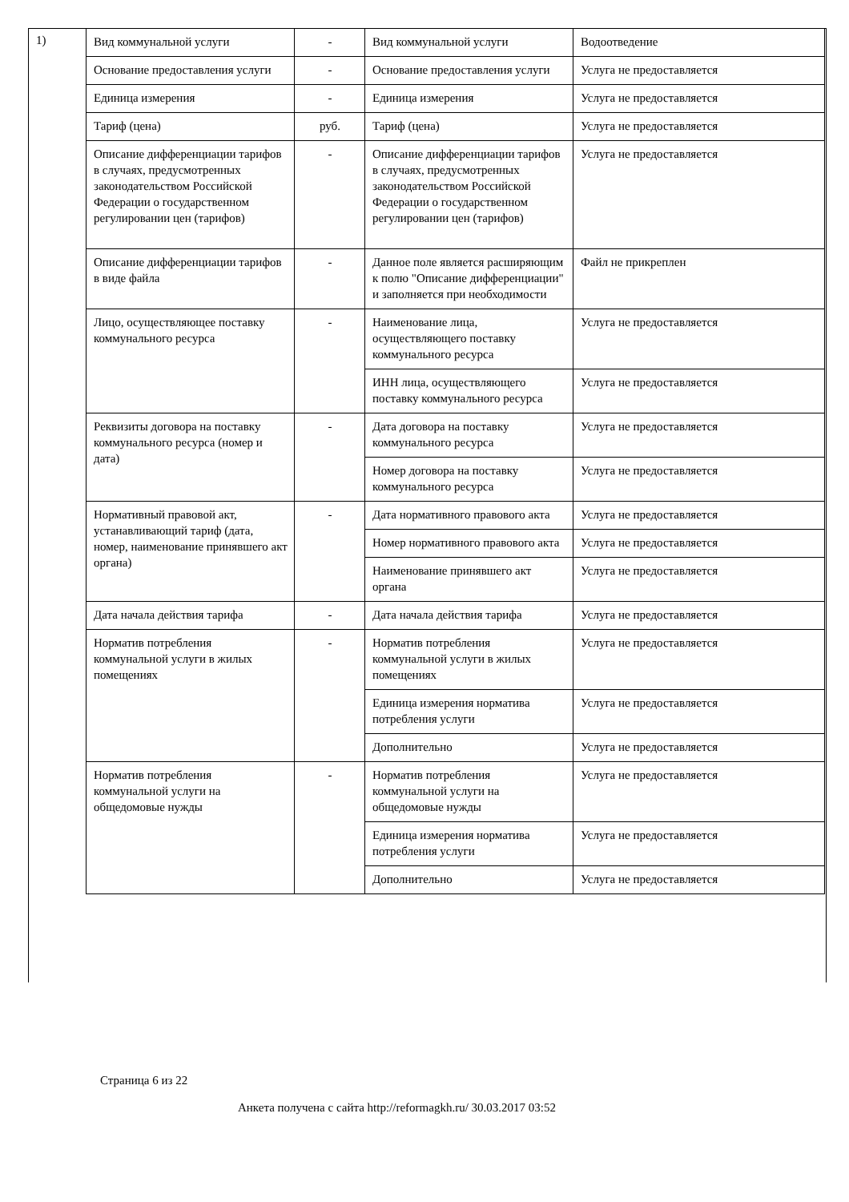1)
| Вид коммунальной услуги | - | Вид коммунальной услуги | Водоотведение |
| Основание предоставления услуги | - | Основание предоставления услуги | Услуга не предоставляется |
| Единица измерения | - | Единица измерения | Услуга не предоставляется |
| Тариф (цена) | руб. | Тариф (цена) | Услуга не предоставляется |
| Описание дифференциации тарифов в случаях, предусмотренных законодательством Российской Федерации о государственном регулировании цен (тарифов) | - | Описание дифференциации тарифов в случаях, предусмотренных законодательством Российской Федерации о государственном регулировании цен (тарифов) | Услуга не предоставляется |
| Описание дифференциации тарифов в виде файла | - | Данное поле является расширяющим к полю "Описание дифференциации" и заполняется при необходимости | Файл не прикреплен |
| Лицо, осуществляющее поставку коммунального ресурса | - | Наименование лица, осуществляющего поставку коммунального ресурса | Услуга не предоставляется |
| | | ИНН лица, осуществляющего поставку коммунального ресурса | Услуга не предоставляется |
| Реквизиты договора на поставку коммунального ресурса (номер и дата) | - | Дата договора на поставку коммунального ресурса | Услуга не предоставляется |
| | | Номер договора на поставку коммунального ресурса | Услуга не предоставляется |
| Нормативный правовой акт, устанавливающий тариф (дата, номер, наименование принявшего акт органа) | - | Дата нормативного правового акта | Услуга не предоставляется |
| | | Номер нормативного правового акта | Услуга не предоставляется |
| | | Наименование принявшего акт органа | Услуга не предоставляется |
| Дата начала действия тарифа | - | Дата начала действия тарифа | Услуга не предоставляется |
| Норматив потребления коммунальной услуги в жилых помещениях | - | Норматив потребления коммунальной услуги в жилых помещениях | Услуга не предоставляется |
| | | Единица измерения норматива потребления услуги | Услуга не предоставляется |
| | | Дополнительно | Услуга не предоставляется |
| Норматив потребления коммунальной услуги на общедомовые нужды | - | Норматив потребления коммунальной услуги на общедомовые нужды | Услуга не предоставляется |
| | | Единица измерения норматива потребления услуги | Услуга не предоставляется |
| | | Дополнительно | Услуга не предоставляется |
Страница 6 из 22
Анкета получена с сайта http://reformagkh.ru/ 30.03.2017 03:52